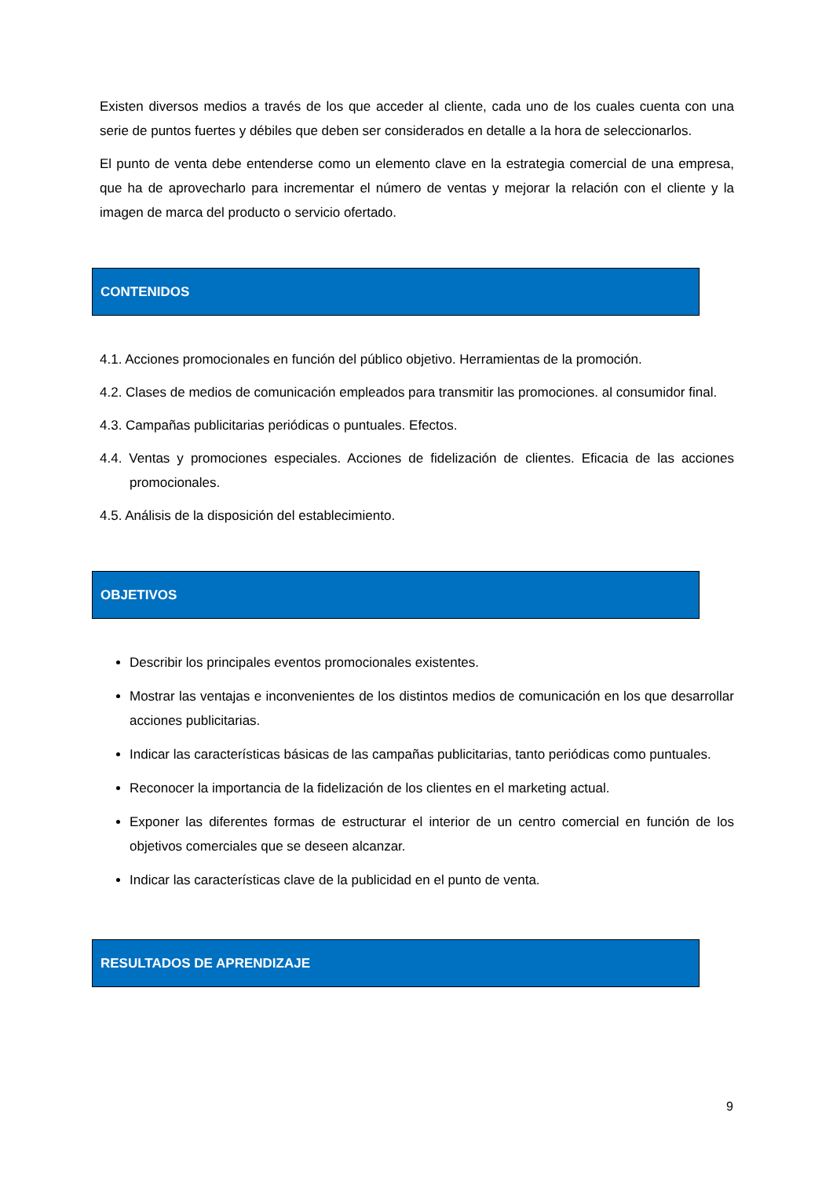Existen diversos medios a través de los que acceder al cliente, cada uno de los cuales cuenta con una serie de puntos fuertes y débiles que deben ser considerados en detalle a la hora de seleccionarlos.
El punto de venta debe entenderse como un elemento clave en la estrategia comercial de una empresa, que ha de aprovecharlo para incrementar el número de ventas y mejorar la relación con el cliente y la imagen de marca del producto o servicio ofertado.
CONTENIDOS
4.1. Acciones promocionales en función del público objetivo. Herramientas de la promoción.
4.2. Clases de medios de comunicación empleados para transmitir las promociones. al consumidor final.
4.3. Campañas publicitarias periódicas o puntuales. Efectos.
4.4. Ventas y promociones especiales. Acciones de fidelización de clientes. Eficacia de las acciones promocionales.
4.5. Análisis de la disposición del establecimiento.
OBJETIVOS
Describir los principales eventos promocionales existentes.
Mostrar las ventajas e inconvenientes de los distintos medios de comunicación en los que desarrollar acciones publicitarias.
Indicar las características básicas de las campañas publicitarias, tanto periódicas como puntuales.
Reconocer la importancia de la fidelización de los clientes en el marketing actual.
Exponer las diferentes formas de estructurar el interior de un centro comercial en función de los objetivos comerciales que se deseen alcanzar.
Indicar las características clave de la publicidad en el punto de venta.
RESULTADOS DE APRENDIZAJE
9